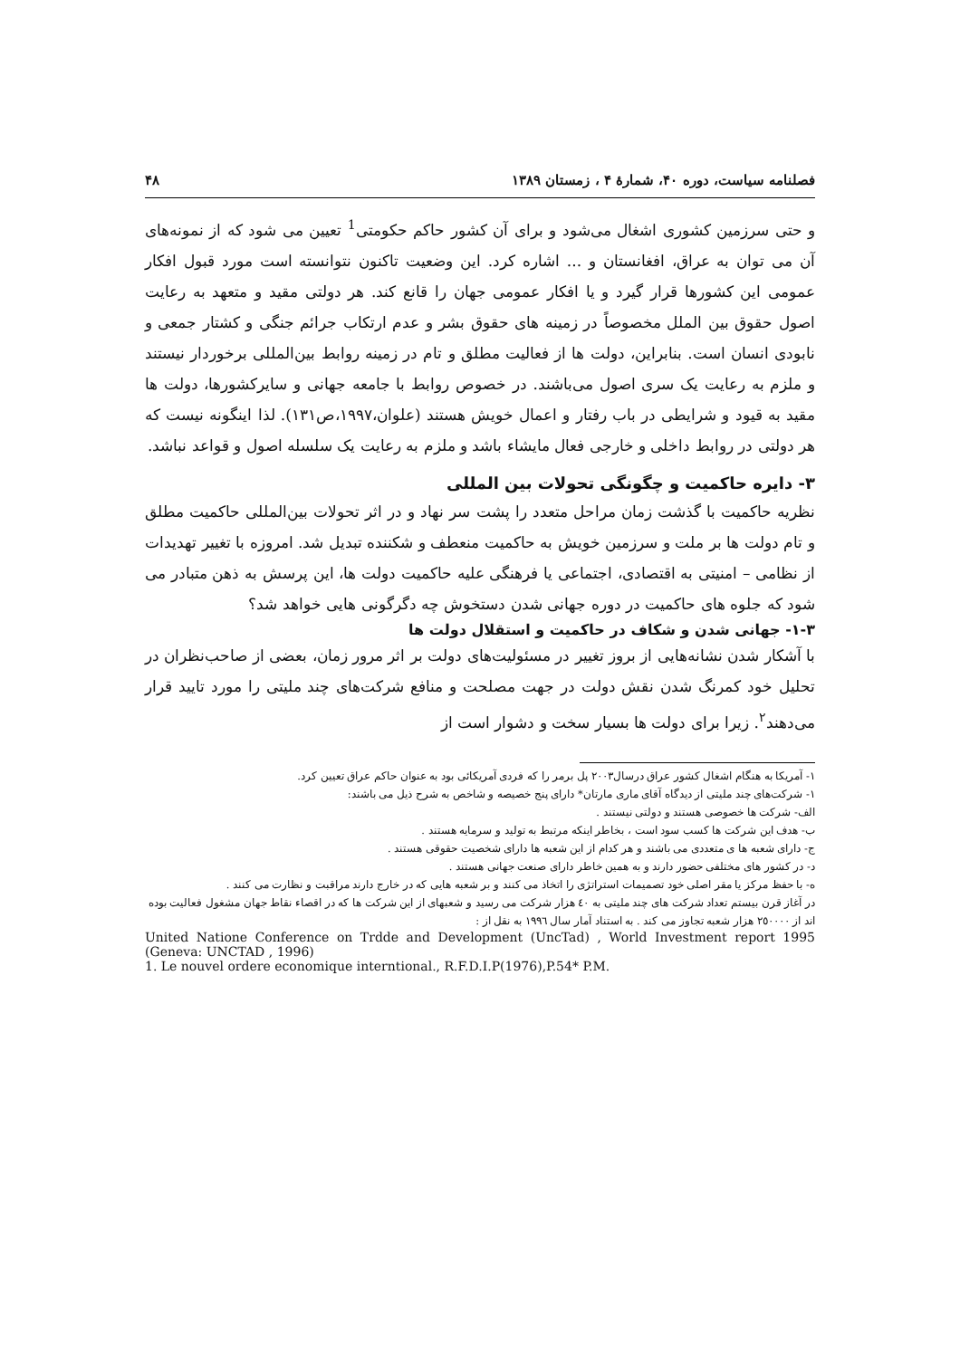فصلنامه سیاست، دوره ۴۰، شمارهٔ ۴ ، زمستان ۱۳۸۹ ۴۸
و حتی سرزمین کشوری اشغال می‌شود و برای آن کشور حاکم حکومتی<sup>1</sup> تعیین می شود که از نمونه‌های آن می توان به عراق، افغانستان و ... اشاره کرد. این وضعیت تاکنون نتوانسته است مورد قبول افکار عمومی این کشورها قرار گیرد و یا افکار عمومی جهان را قانع کند. هر دولتی مقید و متعهد به رعایت اصول حقوق بین الملل مخصوصاً در زمینه های حقوق بشر و عدم ارتکاب جرائم جنگی و کشتار جمعی و نابودی انسان است. بنابراین، دولت ها از فعالیت مطلق و تام در زمینه روابط بین‌المللی برخوردار نیستند و ملزم به رعایت یک سری اصول می‌باشند. در خصوص روابط با جامعه جهانی و سایرکشورها، دولت ها مقید به قیود و شرایطی در باب رفتار و اعمال خویش هستند (علوان،۱۹۹۷،ص۱۳۱). لذا اینگونه نیست که هر دولتی در روابط داخلی و خارجی فعال مایشاء باشد و ملزم به رعایت یک سلسله اصول و قواعد نباشد.
۳- دایره حاکمیت و چگونگی تحولات بین المللی
نظریه حاکمیت با گذشت زمان مراحل متعدد را پشت سر نهاد و در اثر تحولات بین‌المللی حاکمیت مطلق و تام دولت ها بر ملت و سرزمین خویش به حاکمیت منعطف و شکننده تبدیل شد. امروزه با تغییر تهدیدات از نظامی – امنیتی به اقتصادی، اجتماعی یا فرهنگی علیه حاکمیت دولت ها، این پرسش به ذهن متبادر می شود که جلوه های حاکمیت در دوره جهانی شدن دستخوش چه دگرگونی هایی خواهد شد؟
۱-۳- جهانی شدن و شکاف در حاکمیت و استقلال دولت ها
با آشکار شدن نشانه‌هایی از بروز تغییر در مسئولیت‌های دولت بر اثر مرور زمان، بعضی از صاحب‌نظران در تحلیل خود کمرنگ شدن نقش دولت در جهت مصلحت و منافع شرکت‌های چند ملیتی را مورد تایید قرار می‌دهند<sup>۲</sup>. زیرا برای دولت ها بسیار سخت و دشوار است از
۱- آمریکا به هنگام اشغال کشور عراق درسال۲۰۰۳ پل برمر را که فردی آمریکائی بود به عنوان حاکم عراق تعیین کرد.
۱- شرکت‌های چند ملیتی از دیدگاه آقای ماری مارتان* دارای پنج خصیصه و شاخص به شرح ذیل می باشند:
الف- شرکت ها خصوصی هستند و دولتی نیستند .
ب- هدف این شرکت ها کسب سود است ، بخاطر اینکه مرتبط به تولید و سرمایه هستند .
ج- دارای شعبه ها ی متعددی می باشند و هر کدام از این شعبه ها دارای شخصیت حقوقی هستند .
د- در کشور های مختلفی حضور دارند و به همین خاطر دارای صنعت جهانی هستند .
ه- با حفظ مرکز یا مقر اصلی خود تصمیمات استراتژی را اتخاذ می کنند و بر شعبه هایی که در خارج دارند مراقبت و نظارت می کنند .
در آغاز قرن بیستم تعداد شرکت های چند ملیتی به ٤٠ هزار شرکت می رسید و شعبهای از این شرکت ها که در اقصاء نقاط جهان مشغول فعالیت بوده اند از ٢٥٠٠٠٠ هزار شعبه تجاوز می کند . به استناد آمار سال ١٩٩٦ به نقل از :
United Natione Conference on Trdde and Development (UncTad) , World Investment report 1995 (Geneva: UNCTAD , 1996)
1. Le nouvel ordere economique interntional., R.F.D.I.P(1976),P.54* P.M.